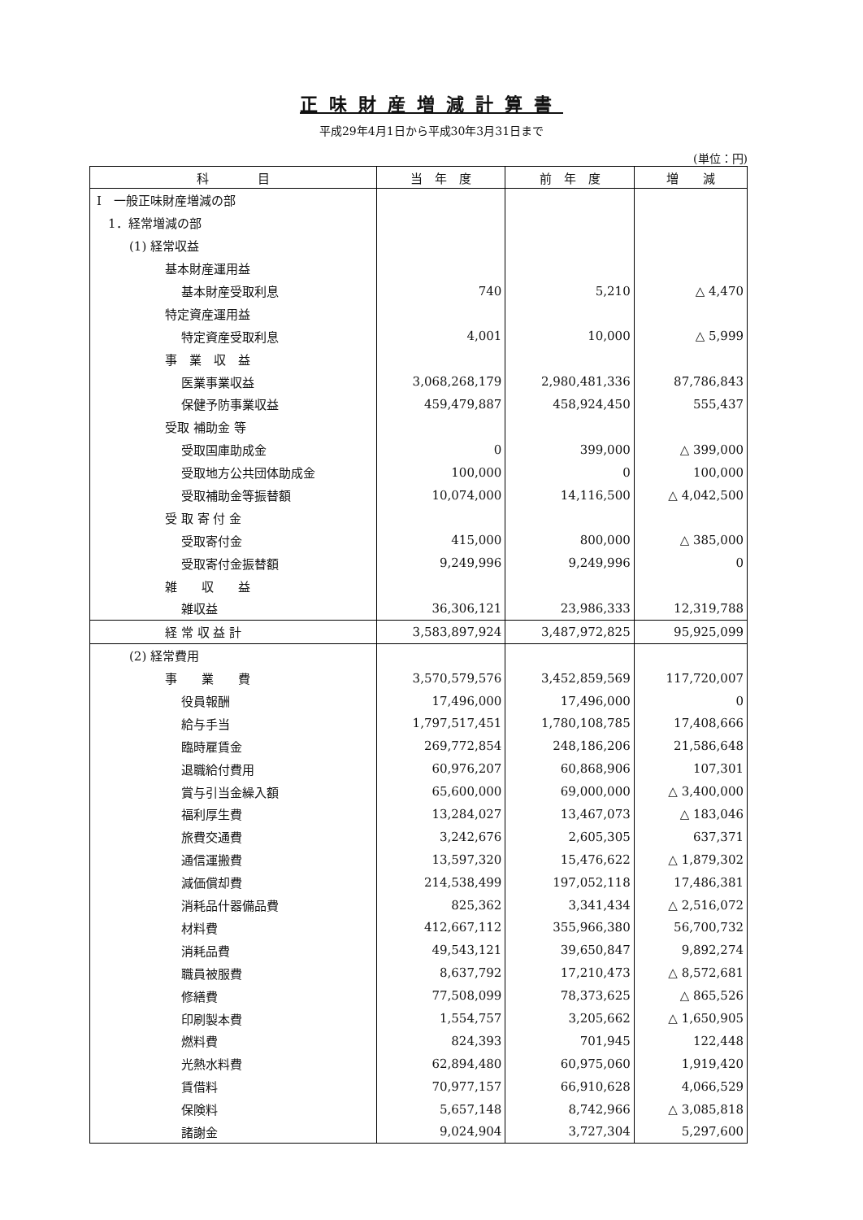正味財産増減計算書
平成29年4月1日から平成30年3月31日まで
(単位：円)
| 科 目 | 当 年 度 | 前 年 度 | 増 減 |
| --- | --- | --- | --- |
| Ⅰ 一般正味財産増減の部 | | | |
| 1．経常増減の部 | | | |
| (1) 経常収益 | | | |
| 基本財産運用益 | | | |
| 基本財産受取利息 | 740 | 5,210 | △ 4,470 |
| 特定資産運用益 | | | |
| 特定資産受取利息 | 4,001 | 10,000 | △ 5,999 |
| 事 業 収 益 | | | |
| 医業事業収益 | 3,068,268,179 | 2,980,481,336 | 87,786,843 |
| 保健予防事業収益 | 459,479,887 | 458,924,450 | 555,437 |
| 受取 補助金 等 | | | |
| 受取国庫助成金 | 0 | 399,000 | △ 399,000 |
| 受取地方公共団体助成金 | 100,000 | 0 | 100,000 |
| 受取補助金等振替額 | 10,074,000 | 14,116,500 | △ 4,042,500 |
| 受 取 寄 付 金 | | | |
| 受取寄付金 | 415,000 | 800,000 | △ 385,000 |
| 受取寄付金振替額 | 9,249,996 | 9,249,996 | 0 |
| 雑 収 益 | | | |
| 雑収益 | 36,306,121 | 23,986,333 | 12,319,788 |
| 経 常 収 益 計 | 3,583,897,924 | 3,487,972,825 | 95,925,099 |
| (2) 経常費用 | | | |
| 事 業 費 | 3,570,579,576 | 3,452,859,569 | 117,720,007 |
| 役員報酬 | 17,496,000 | 17,496,000 | 0 |
| 給与手当 | 1,797,517,451 | 1,780,108,785 | 17,408,666 |
| 臨時雇賃金 | 269,772,854 | 248,186,206 | 21,586,648 |
| 退職給付費用 | 60,976,207 | 60,868,906 | 107,301 |
| 賞与引当金繰入額 | 65,600,000 | 69,000,000 | △ 3,400,000 |
| 福利厚生費 | 13,284,027 | 13,467,073 | △ 183,046 |
| 旅費交通費 | 3,242,676 | 2,605,305 | 637,371 |
| 通信運搬費 | 13,597,320 | 15,476,622 | △ 1,879,302 |
| 減価償却費 | 214,538,499 | 197,052,118 | 17,486,381 |
| 消耗品什器備品費 | 825,362 | 3,341,434 | △ 2,516,072 |
| 材料費 | 412,667,112 | 355,966,380 | 56,700,732 |
| 消耗品費 | 49,543,121 | 39,650,847 | 9,892,274 |
| 職員被服費 | 8,637,792 | 17,210,473 | △ 8,572,681 |
| 修繕費 | 77,508,099 | 78,373,625 | △ 865,526 |
| 印刷製本費 | 1,554,757 | 3,205,662 | △ 1,650,905 |
| 燃料費 | 824,393 | 701,945 | 122,448 |
| 光熱水料費 | 62,894,480 | 60,975,060 | 1,919,420 |
| 賃借料 | 70,977,157 | 66,910,628 | 4,066,529 |
| 保険料 | 5,657,148 | 8,742,966 | △ 3,085,818 |
| 諸謝金 | 9,024,904 | 3,727,304 | 5,297,600 |